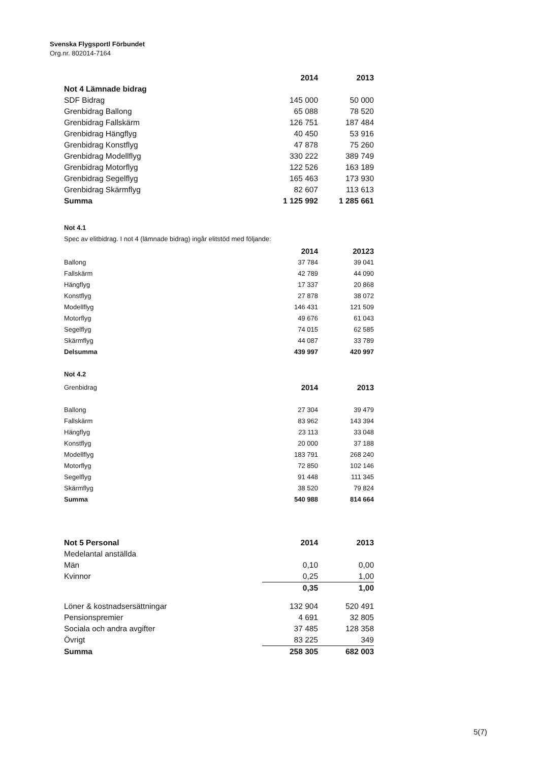Svenska Flygsportl Förbundet
Org.nr. 802014-7164
| | 2014 | 2013 |
| --- | --- | --- |
| Not 4 Lämnade bidrag | | |
| SDF Bidrag | 145 000 | 50 000 |
| Grenbidrag Ballong | 65 088 | 78 520 |
| Grenbidrag Fallskärm | 126 751 | 187 484 |
| Grenbidrag Hängflyg | 40 450 | 53 916 |
| Grenbidrag Konstflyg | 47 878 | 75 260 |
| Grenbidrag Modellflyg | 330 222 | 389 749 |
| Grenbidrag Motorflyg | 122 526 | 163 189 |
| Grenbidrag Segelflyg | 165 463 | 173 930 |
| Grenbidrag Skärmflyg | 82 607 | 113 613 |
| Summa | 1 125 992 | 1 285 661 |
Not 4.1
Spec av elitbidrag. I not 4 (lämnade bidrag) ingår elitstöd med följande:
| | 2014 | 20123 |
| --- | --- | --- |
| Ballong | 37 784 | 39 041 |
| Fallskärm | 42 789 | 44 090 |
| Hängflyg | 17 337 | 20 868 |
| Konstflyg | 27 878 | 38 072 |
| Modellflyg | 146 431 | 121 509 |
| Motorflyg | 49 676 | 61 043 |
| Segelflyg | 74 015 | 62 585 |
| Skärmflyg | 44 087 | 33 789 |
| Delsumma | 439 997 | 420 997 |
Not 4.2
| Grenbidrag | 2014 | 2013 |
| Ballong | 27 304 | 39 479 |
| Fallskärm | 83 962 | 143 394 |
| Hängflyg | 23 113 | 33 048 |
| Konstflyg | 20 000 | 37 188 |
| Modellflyg | 183 791 | 268 240 |
| Motorflyg | 72 850 | 102 146 |
| Segelflyg | 91 448 | 111 345 |
| Skärmflyg | 38 520 | 79 824 |
| Summa | 540 988 | 814 664 |
| Not 5 Personal | 2014 | 2013 |
| Medelantal anställda | | |
| Män | 0,10 | 0,00 |
| Kvinnor | 0,25 | 1,00 |
| | 0,35 | 1,00 |
| Löner & kostnadsersättningar | 132 904 | 520 491 |
| Pensionspremier | 4 691 | 32 805 |
| Sociala och andra avgifter | 37 485 | 128 358 |
| Övrigt | 83 225 | 349 |
| Summa | 258 305 | 682 003 |
5(7)